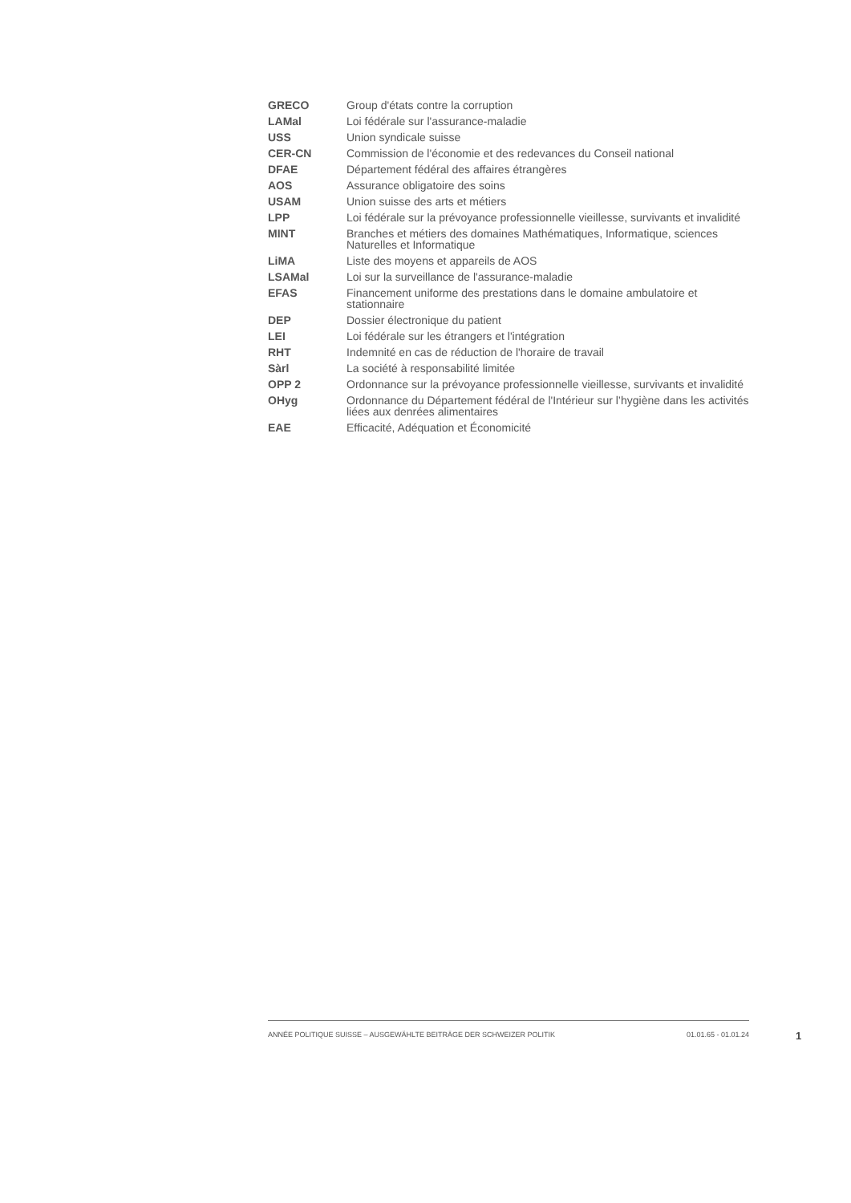| GRECO | Group d'états contre la corruption |
| LAMal | Loi fédérale sur l'assurance-maladie |
| USS | Union syndicale suisse |
| CER-CN | Commission de l'économie et des redevances du Conseil national |
| DFAE | Département fédéral des affaires étrangères |
| AOS | Assurance obligatoire des soins |
| USAM | Union suisse des arts et métiers |
| LPP | Loi fédérale sur la prévoyance professionnelle vieillesse, survivants et invalidité |
| MINT | Branches et métiers des domaines Mathématiques, Informatique, sciences Naturelles et Informatique |
| LiMA | Liste des moyens et appareils de AOS |
| LSAMal | Loi sur la surveillance de l'assurance-maladie |
| EFAS | Financement uniforme des prestations dans le domaine ambulatoire et stationnaire |
| DEP | Dossier électronique du patient |
| LEI | Loi fédérale sur les étrangers et l'intégration |
| RHT | Indemnité en cas de réduction de l'horaire de travail |
| Sàrl | La société à responsabilité limitée |
| OPP 2 | Ordonnance sur la prévoyance professionnelle vieillesse, survivants et invalidité |
| OHyg | Ordonnance du Département fédéral de l'Intérieur sur l’hygiène dans les activités liées aux denrées alimentaires |
| EAE | Efficacité, Adéquation et Économicité |
ANNÉE POLITIQUE SUISSE – AUSGEWÄHLTE BEITRÄGE DER SCHWEIZER POLITIK 01.01.65 - 01.01.24
1